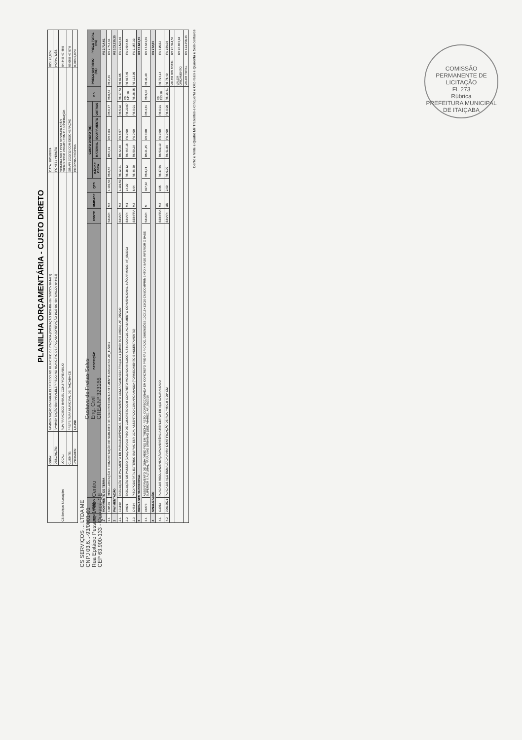COMISSÃO PERMANENTE DE LICITAÇÃO
Fl. 273
Rúbrica
PREFEITURA MUNICIPAL DE ITAIÇABA
PLANILHA ORÇAMENTÁRIA - CUSTO DIRETO
| CS Serviços & Locações | OBRA: | PAVIMENTAÇÃO EM PARALELEPÍPEDO NO MUNICÍPIO DE ITAIÇABA (OPERAÇÃO 1037409-69 / SINCOV 844472) | DATA: 19/06/2024 | BDI: 26,85% |
| | DESCRIÇÃO: | PAVIMENTAÇÃO EM PARALELEPÍPEDO NO MUNICÍPIO DE ITAIÇABA (OPERAÇÃO 1037409-69 / SINCOV 844472) | FONTE / VERSÃO | HORA / MÊS |
| | LOCAL: | RUA FRANCISCO MANUEL CONJ PADRE ABILIO | SEINFRA 028.1 COM DESONERAÇÃO SICRO NOVO 2024/01 COM DESONERAÇÃO | 84,44% 47,48% |
| | CLIENTE: | PREFEITURA MUNICIPAL DE ITAIÇABA-CE | SINAPI 2023/12 COM DESONERAÇÃO | 85,08% 47,57% |
| | UNIDADES: | 1,0UND | PRÓPRIA PRÓPRIA | 0,00% 0,00% |
| ITEM | CÓDIGO | DESCRIÇÃO | FONTE | UNIDADE | QTD | CUSTO DIRETO (R$) | | | | BDI | PREÇO UNITÁRIO (R$) | PREÇO TOTAL (R$) |
| --- | --- | --- | --- | --- | --- | --- | --- | --- | --- | --- | --- | --- |
| | | | | | | MÃO DE OBRA | MATERIAL | EQUIPAMENTO | OUTROS | | | |
| 1 | MOVIMENTO DE TERRA | | | | | | | | | | | R$ 2.714,61 |
| 1.1 | 100576 | REGULARIZAÇÃO E COMPACTAÇÃO DE SUBLEITO DE SOLO PREDOMINANTEMENTE ARGILOSO. AF_11/2019 | SINAPI | M2 | 1.103,50 | R$ 0,55 | R$ 0,19 | R$ 1,03 | R$ 0,17 | R$ 0,52 | R$ 2,46 | R$ 2.714,61 |
| 2 | PAVIMENTAÇÃO | | | | | | | | | | | R$ 103.230,35 |
| 2.1 | 101169 | EXECUÇÃO DE PAVIMENTO EM PARALELEPÍPEDOS, REJUNTAMENTO COM ARGAMASSA TRAÇO 1:3 (CIMENTO E AREIA). AF_05/2020 | SINAPI | M2 | 1.103,50 | R$ 12,21 | R$ 42,40 | R$ 5,57 | R$ 5,92 | R$ 17,73 | R$ 83,85 | R$ 92.528,48 |
| 2.2 | 94991 | EXECUÇÃO DE PASSEIO (CALÇADA) OU PISO DE CONCRETO COM CONCRETO MOLDADO IN LOCO, USINADO C20, ACABAMENTO CONVENCIONAL, NÃO ARMADO. AF_08/2022 | SINAPI | M3 | 14,30 | R$ 38,12 | R$ 467,18 | R$ 0,00 | R$ 20,87 | R$ 141,28 | R$ 667,45 | R$ 9.544,54 |
| 2.3 | C4634 | PISO PODOTÁTIL EXTERNO EM PMC ESP. 3CM, ASSENTADO COM ARGAMASSA (FORNECIMENTO E ASSENTAMENTO) | SEINFRA | M2 | 8,64 | R$ 46,30 | R$ 59,29 | R$ 0,00 | R$ 0,01 | R$ 28,35 | R$ 133,95 | R$ 1.157,33 |
| 3 | DRENAGEM SUPERFICIAL | | | | | | | | | | | R$ 17.641,01 |
| 3.1 | 94273 | ASSENTAMENTO DE GUIA (MEIO-FIO) EM TRECHO RETO, CONFECCIONADA EM CONCRETO PRÉ-FABRICADO, DIMENSÕES 100X15X13X30 CM (COMPRIMENTO X BASE INFERIOR X BASE SUPERIOR X ALTURA), PARA VIAS URBANAS (USO VIÁRIO). AF_06/2016 | SINAPI | M | 397,32 | R$ 8,74 | R$ 21,45 | R$ 0,00 | R$ 4,81 | R$ 9,40 | R$ 44,40 | R$ 17.641,01 |
| 4 | SINALIZAÇÃO | | | | | | | | | | | R$ 772,50 |
| 4.1 | C3353 | PLACA DE REGULAMENTAÇÃO/ADVERTÊNCIA REFLETIVA EM AÇO GALVANIZADO | SEINFRA | M2 | 0,85 | R$ 37,56 | R$ 533,19 | R$ 0,00 | R$ 0,01 | R$ 153,28 | R$ 724,14 | R$ 615,52 |
| 4.2 | 00013521 | PLACA DE AÇO ESMALTADA PARA IDENTIFICAÇÃO DE RUA, *45 CM X 20* CM | SINAPI | UN | 2,00 | R$ 0,00 | R$ 61,88 | R$ 0,00 | R$ 0,00 | R$ 16,61 | R$ 78,49 | R$ 156,98 |
| | | | | | | | | | | | VALOR BDI TOTAL | R$ 26.324,52 |
| | | | | | | | | | | | VALOR ORÇAMENTO | R$ 98.033,94 |
| | | | | | | | | | | | VALOR TOTAL | R$ 124.358,46 |
Cento e Vinte e Quatro Mil Trezentos e Cinquenta e Oito reais e Quarenta e Seis centavos
CS SERVIÇOS ... LTDA ME
CNPJ 03.6...-93/0001-91
Rua Epitácio Pessoa, 1731 - Centro
CEP 63.900-133 - Quixadá-CE
Gustavo de Freitas Sales
Eng. Civil
CREA Nº 323166